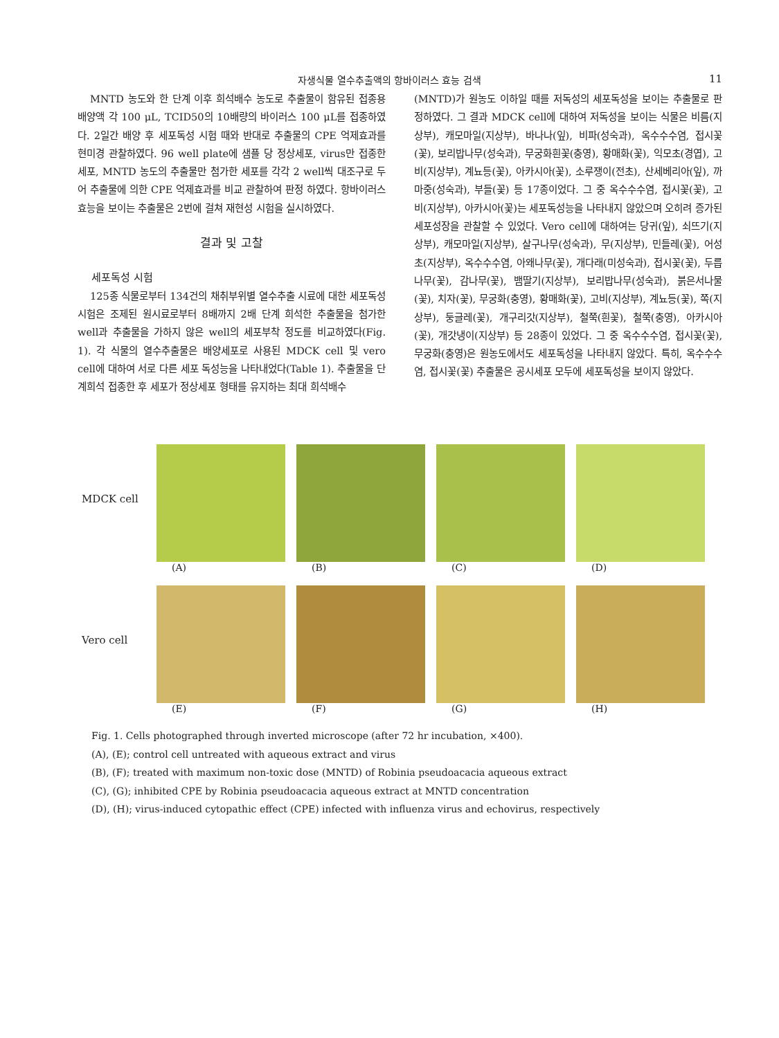자생식물 열수추출액의 항바이러스 효능 검색 11
MNTD 농도와 한 단계 이후 희석배수 농도로 추출물이 함유된 접종용 배양액 각 100 μL, TCID50의 10배량의 바이러스 100 μL를 접종하였다. 2일간 배양 후 세포독성 시험 때와 반대로 추출물의 CPE 억제효과를 현미경 관찰하였다. 96 well plate에 샘플 당 정상세포, virus만 접종한 세포, MNTD 농도의 추출물만 첨가한 세포를 각각 2 well씩 대조구로 두어 추출물에 의한 CPE 억제효과를 비교 관찰하여 판정 하였다. 항바이러스 효능을 보이는 추출물은 2번에 걸쳐 재현성 시험을 실시하였다.
결과 및 고찰
세포독성 시험
125종 식물로부터 134건의 채취부위별 열수추출 시료에 대한 세포독성 시험은 조제된 원시료로부터 8배까지 2배 단계 희석한 추출물을 첨가한 well과 추출물을 가하지 않은 well의 세포부착 정도를 비교하였다(Fig. 1). 각 식물의 열수추출물은 배양세포로 사용된 MDCK cell 및 vero cell에 대하여 서로 다른 세포 독성능을 나타내었다(Table 1). 추출물을 단계희석 접종한 후 세포가 정상세포 형태를 유지하는 최대 희석배수
(MNTD)가 원농도 이하일 때를 저독성의 세포독성을 보이는 추출물로 판정하였다. 그 결과 MDCK cell에 대하여 저독성을 보이는 식물은 비름(지상부), 캐모마일(지상부), 바나나(잎), 비파(성숙과), 옥수수수염, 접시꽃(꽃), 보리밥나무(성숙과), 무궁화흰꽃(충영), 황매화(꽃), 익모초(경엽), 고비(지상부), 계뇨등(꽃), 아카시아(꽃), 소루쟁이(전초), 산세베리아(잎), 까마중(성숙과), 부들(꽃) 등 17종이었다. 그 중 옥수수수염, 접시꽃(꽃), 고비(지상부), 아카시아(꽃)는 세포독성능을 나타내지 않았으며 오히려 증가된 세포성장을 관찰할 수 있었다. Vero cell에 대하여는 당귀(잎), 쇠뜨기(지상부), 캐모마일(지상부), 살구나무(성숙과), 무(지상부), 민들레(꽃), 어성초(지상부), 옥수수수염, 아왜나무(꽃), 개다래(미성숙과), 접시꽃(꽃), 두릅나무(꽃), 감나무(꽃), 뱀딸기(지상부), 보리밥나무(성숙과), 붉은서나물(꽃), 치자(꽃), 무궁화(충영), 황매화(꽃), 고비(지상부), 계뇨등(꽃), 쪽(지상부), 둥글레(꽃), 개구리갓(지상부), 철쭉(흰꽃), 철쭉(충영), 아카시아(꽃), 개갓냉이(지상부) 등 28종이 있었다. 그 중 옥수수수염, 접시꽃(꽃), 무궁화(충영)은 원농도에서도 세포독성을 나타내지 않았다. 특히, 옥수수수염, 접시꽃(꽃) 추출물은 공시세포 모두에 세포독성을 보이지 않았다.
MDCK cell
(A) (B) (C) (D)
Vero cell
(E) (F) (G) (H)
Fig. 1. Cells photographed through inverted microscope (after 72 hr incubation, ×400).
(A), (E); control cell untreated with aqueous extract and virus
(B), (F); treated with maximum non-toxic dose (MNTD) of Robinia pseudoacacia aqueous extract
(C), (G); inhibited CPE by Robinia pseudoacacia aqueous extract at MNTD concentration
(D), (H); virus-induced cytopathic effect (CPE) infected with influenza virus and echovirus, respectively